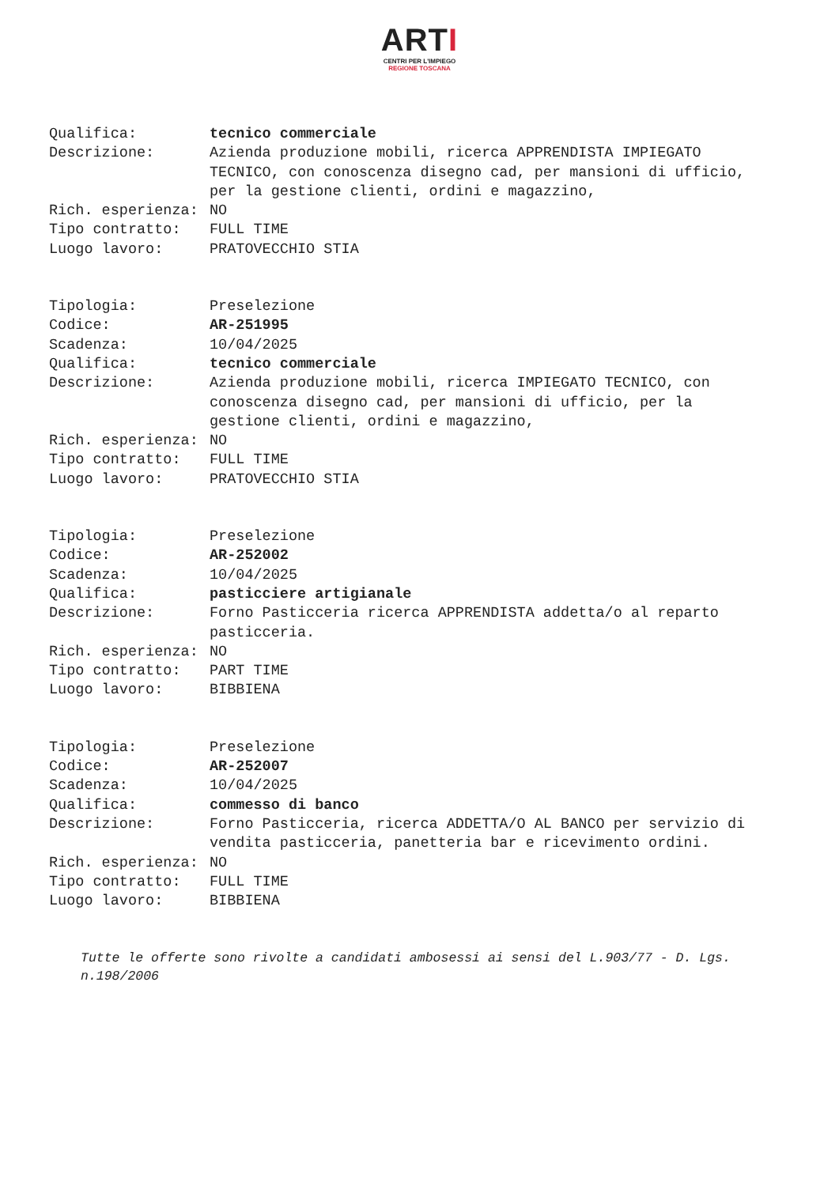ARTI
CENTRI PER L'IMPIEGO
REGIONE TOSCANA
| Qualifica: | tecnico commerciale |
| Descrizione: | Azienda produzione mobili, ricerca APPRENDISTA IMPIEGATO TECNICO, con conoscenza disegno cad, per mansioni di ufficio, per la gestione clienti, ordini e magazzino, |
| Rich. esperienza: | NO |
| Tipo contratto: | FULL TIME |
| Luogo lavoro: | PRATOVECCHIO STIA |
| Tipologia: | Preselezione |
| Codice: | AR-251995 |
| Scadenza: | 10/04/2025 |
| Qualifica: | tecnico commerciale |
| Descrizione: | Azienda produzione mobili, ricerca IMPIEGATO TECNICO, con conoscenza disegno cad, per mansioni di ufficio, per la gestione clienti, ordini e magazzino, |
| Rich. esperienza: | NO |
| Tipo contratto: | FULL TIME |
| Luogo lavoro: | PRATOVECCHIO STIA |
| Tipologia: | Preselezione |
| Codice: | AR-252002 |
| Scadenza: | 10/04/2025 |
| Qualifica: | pasticciere artigianale |
| Descrizione: | Forno Pasticceria ricerca APPRENDISTA addetta/o al reparto pasticceria. |
| Rich. esperienza: | NO |
| Tipo contratto: | PART TIME |
| Luogo lavoro: | BIBBIENA |
| Tipologia: | Preselezione |
| Codice: | AR-252007 |
| Scadenza: | 10/04/2025 |
| Qualifica: | commesso di banco |
| Descrizione: | Forno Pasticceria, ricerca ADDETTA/O AL BANCO per servizio di vendita pasticceria, panetteria bar e ricevimento ordini. |
| Rich. esperienza: | NO |
| Tipo contratto: | FULL TIME |
| Luogo lavoro: | BIBBIENA |
Tutte le offerte sono rivolte a candidati ambosessi ai sensi del L.903/77 - D. Lgs. n.198/2006